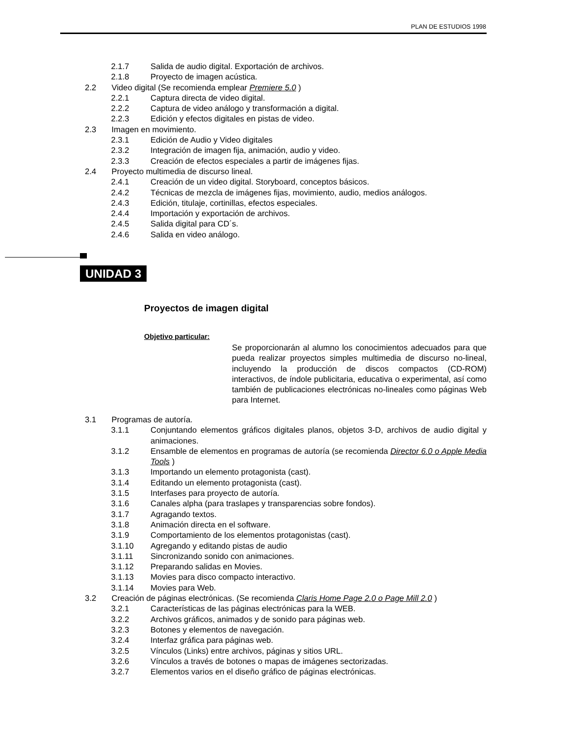PLAN DE ESTUDIOS 1998
2.1.7 Salida de audio digital. Exportación de archivos.
2.1.8 Proyecto de imagen acústica.
2.2 Video digital (Se recomienda emplear Premiere 5.0 )
2.2.1 Captura directa de video digital.
2.2.2 Captura de video análogo y transformación a digital.
2.2.3 Edición y efectos digitales en pistas de video.
2.3 Imagen en movimiento.
2.3.1 Edición de Audio y Video digitales
2.3.2 Integración de imagen fija, animación, audio y video.
2.3.3 Creación de efectos especiales a partir de imágenes fijas.
2.4 Proyecto multimedia de discurso lineal.
2.4.1 Creación de un video digital. Storyboard, conceptos básicos.
2.4.2 Técnicas de mezcla de imágenes fijas, movimiento, audio, medios análogos.
2.4.3 Edición, titulaje, cortinillas, efectos especiales.
2.4.4 Importación y exportación de archivos.
2.4.5 Salida digital para CD´s.
2.4.6 Salida en video análogo.
UNIDAD 3
Proyectos de imagen digital
Objetivo particular:
Se proporcionarán al alumno los conocimientos adecuados para que pueda realizar proyectos simples multimedia de discurso no-lineal, incluyendo la producción de discos compactos (CD-ROM) interactivos, de índole publicitaria, educativa o experimental, así como también de publicaciones electrónicas no-lineales como páginas Web para Internet.
3.1 Programas de autoría.
3.1.1 Conjuntando elementos gráficos digitales planos, objetos 3-D, archivos de audio digital y animaciones.
3.1.2 Ensamble de elementos en programas de autoría (se recomienda Director 6.0 o Apple Media Tools )
3.1.3 Importando un elemento protagonista (cast).
3.1.4 Editando un elemento protagonista (cast).
3.1.5 Interfases para proyecto de autoría.
3.1.6 Canales alpha (para traslapes y transparencias sobre fondos).
3.1.7 Agragando textos.
3.1.8 Animación directa en el software.
3.1.9 Comportamiento de los elementos protagonistas (cast).
3.1.10 Agregando y editando pistas de audio
3.1.11 Sincronizando sonido con animaciones.
3.1.12 Preparando salidas en Movies.
3.1.13 Movies para disco compacto interactivo.
3.1.14 Movies para Web.
3.2 Creación de páginas electrónicas. (Se recomienda Claris Home Page 2.0 o Page Mill 2.0 )
3.2.1 Características de las páginas electrónicas para la WEB.
3.2.2 Archivos gráficos, animados y de sonido para páginas web.
3.2.3 Botones y elementos de navegación.
3.2.4 Interfaz gráfica para páginas web.
3.2.5 Vínculos (Links) entre archivos, páginas y sitios URL.
3.2.6 Vínculos a través de botones o mapas de imágenes sectorizadas.
3.2.7 Elementos varios en el diseño gráfico de páginas electrónicas.